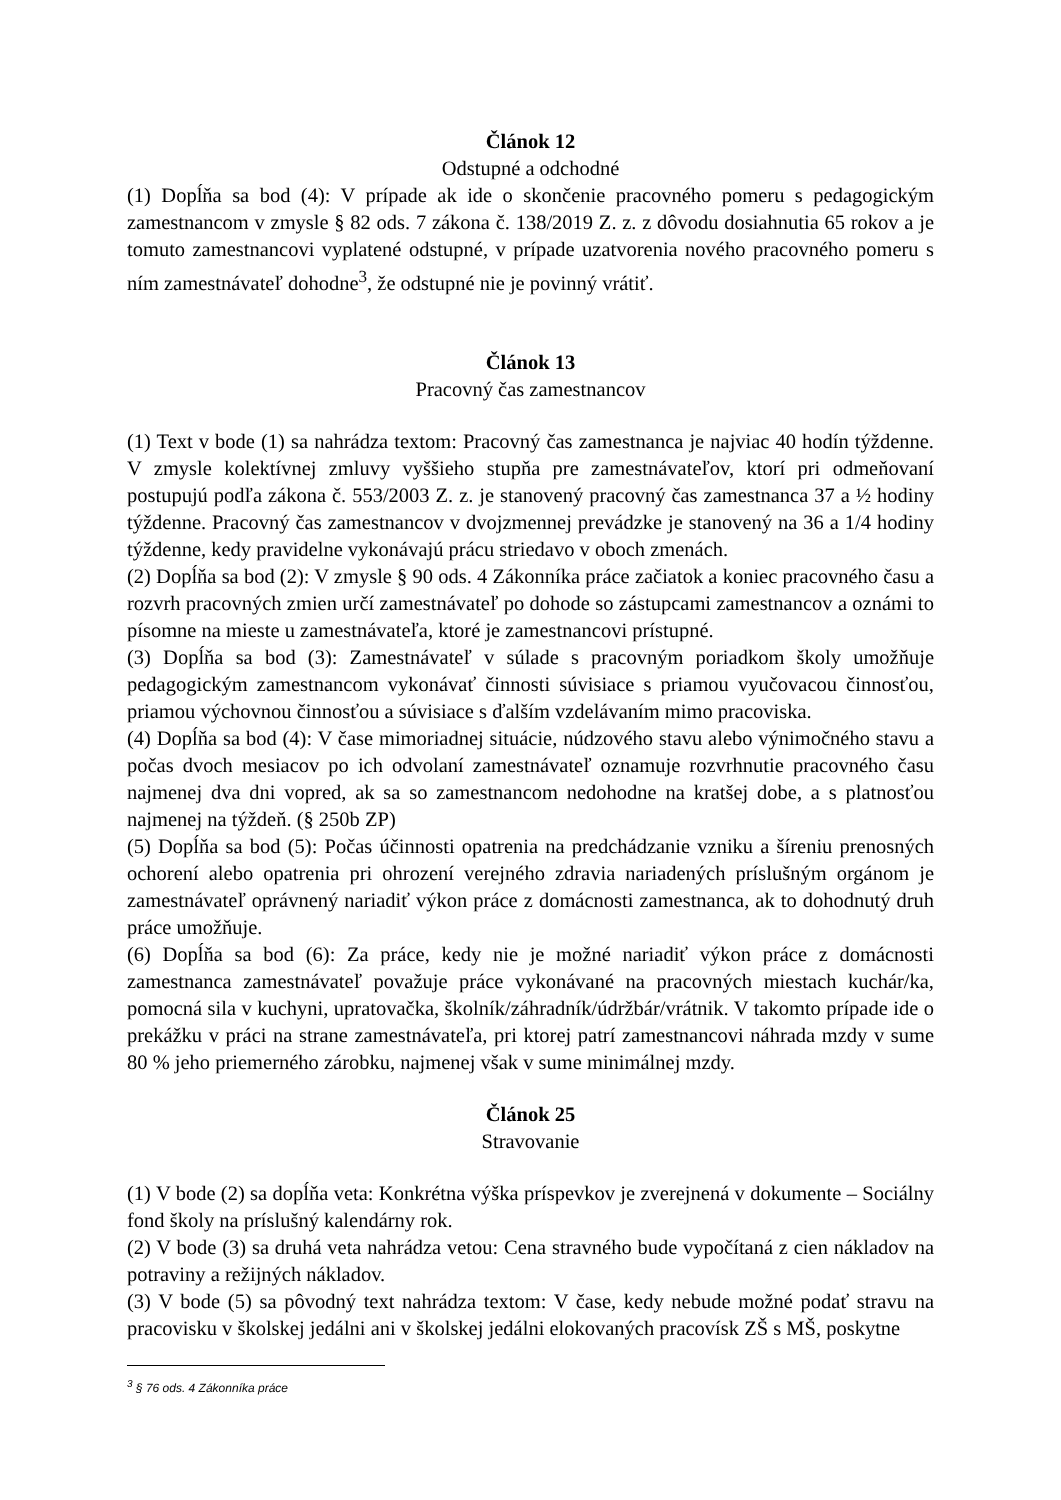Článok 12
Odstupné a odchodné
(1) Dopĺňa sa bod (4): V prípade ak ide o skončenie pracovného pomeru s pedagogickým zamestnancom v zmysle § 82 ods. 7 zákona č. 138/2019 Z. z. z dôvodu dosiahnutia 65 rokov a je tomuto zamestnancovi vyplatené odstupné, v prípade uzatvorenia nového pracovného pomeru s ním zamestnávateľ dohodne<sup>3</sup>, že odstupné nie je povinný vrátiť.
Článok 13
Pracovný čas zamestnancov
(1) Text v bode (1) sa nahrádza textom: Pracovný čas zamestnanca je najviac 40 hodín týždenne. V zmysle kolektívnej zmluvy vyššieho stupňa pre zamestnávateľov, ktorí pri odmeňovaní postupujú podľa zákona č. 553/2003 Z. z. je stanovený pracovný čas zamestnanca 37 a ½ hodiny týždenne. Pracovný čas zamestnancov v dvojzmennej prevádzke je stanovený na 36 a 1/4 hodiny týždenne, kedy pravidelne vykonávajú prácu striedavo v oboch zmenách.
(2) Dopĺňa sa bod (2): V zmysle § 90 ods. 4 Zákonníka práce začiatok a koniec pracovného času a rozvrh pracovných zmien určí zamestnávateľ po dohode so zástupcami zamestnancov a oznámi to písomne na mieste u zamestnávateľa, ktoré je zamestnancovi prístupné.
(3) Dopĺňa sa bod (3): Zamestnávateľ v súlade s pracovným poriadkom školy umožňuje pedagogickým zamestnancom vykonávať činnosti súvisiace s priamou vyučovacou činnosťou, priamou výchovnou činnosťou a súvisiace s ďalším vzdelávaním mimo pracoviska.
(4) Dopĺňa sa bod (4): V čase mimoriadnej situácie, núdzového stavu alebo výnimočného stavu a počas dvoch mesiacov po ich odvolaní zamestnávateľ oznamuje rozvrhnutie pracovného času najmenej dva dni vopred, ak sa so zamestnancom nedohodne na kratšej dobe, a s platnosťou najmenej na týždeň. (§ 250b ZP)
(5) Dopĺňa sa bod (5): Počas účinnosti opatrenia na predchádzanie vzniku a šíreniu prenosných ochorení alebo opatrenia pri ohrození verejného zdravia nariadených príslušným orgánom je zamestnávateľ oprávnený nariadiť výkon práce z domácnosti zamestnanca, ak to dohodnutý druh práce umožňuje.
(6) Dopĺňa sa bod (6): Za práce, kedy nie je možné nariadiť výkon práce z domácnosti zamestnanca zamestnávateľ považuje práce vykonávané na pracovných miestach kuchár/ka, pomocná sila v kuchyni, upratovačka, školník/záhradník/údržbár/vrátnik. V takomto prípade ide o prekážku v práci na strane zamestnávateľa, pri ktorej patrí zamestnancovi náhrada mzdy v sume 80 % jeho priemerného zárobku, najmenej však v sume minimálnej mzdy.
Článok 25
Stravovanie
(1) V bode (2) sa dopĺňa veta: Konkrétna výška príspevkov je zverejnená v dokumente – Sociálny fond školy na príslušný kalendárny rok.
(2) V bode (3) sa druhá veta nahrádza vetou: Cena stravného bude vypočítaná z cien nákladov na potraviny a režijných nákladov.
(3) V bode (5) sa pôvodný text nahrádza textom: V čase, kedy nebude možné podať stravu na pracovisku v školskej jedálni ani v školskej jedálni elokovaných pracovísk ZŠ s MŠ, poskytne
<sup>3</sup> § 76 ods. 4 Zákonníka práce